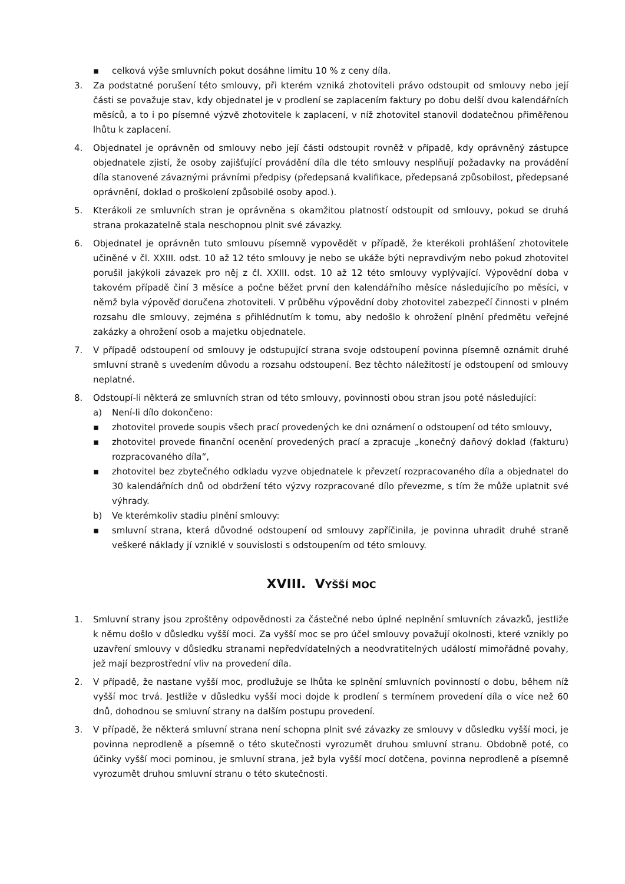▪ celková výše smluvních pokut dosáhne limitu 10 % z ceny díla.
3. Za podstatné porušení této smlouvy, při kterém vzniká zhotoviteli právo odstoupit od smlouvy nebo její části se považuje stav, kdy objednatel je v prodlení se zaplacením faktury po dobu delší dvou kalendářních měsíců, a to i po písemné výzvě zhotovitele k zaplacení, v níž zhotovitel stanovil dodatečnou přiměřenou lhůtu k zaplacení.
4. Objednatel je oprávněn od smlouvy nebo její části odstoupit rovněž v případě, kdy oprávněný zástupce objednatele zjistí, že osoby zajišťující provádění díla dle této smlouvy nesplňují požadavky na provádění díla stanovené závaznými právními předpisy (předepsaná kvalifikace, předepsaná způsobilost, předepsané oprávnění, doklad o proškolení způsobilé osoby apod.).
5. Kterákoli ze smluvních stran je oprávněna s okamžitou platností odstoupit od smlouvy, pokud se druhá strana prokazatelně stala neschopnou plnit své závazky.
6. Objednatel je oprávněn tuto smlouvu písemně vypovědět v případě, že kterékoli prohlášení zhotovitele učiněné v čl. XXIII. odst. 10 až 12 této smlouvy je nebo se ukáže býti nepravdivým nebo pokud zhotovitel porušil jakýkoli závazek pro něj z čl. XXIII. odst. 10 až 12 této smlouvy vyplývající. Výpovědní doba v takovém případě činí 3 měsíce a počne běžet první den kalendářního měsíce následujícího po měsíci, v němž byla výpověď doručena zhotoviteli. V průběhu výpovědní doby zhotovitel zabezpečí činnosti v plném rozsahu dle smlouvy, zejména s přihlédnutím k tomu, aby nedošlo k ohrožení plnění předmětu veřejné zakázky a ohrožení osob a majetku objednatele.
7. V případě odstoupení od smlouvy je odstupující strana svoje odstoupení povinna písemně oznámit druhé smluvní straně s uvedením důvodu a rozsahu odstoupení. Bez těchto náležitostí je odstoupení od smlouvy neplatné.
8. Odstoupí-li některá ze smluvních stran od této smlouvy, povinnosti obou stran jsou poté následující:
a) Není-li dílo dokončeno:
▪ zhotovitel provede soupis všech prací provedených ke dni oznámení o odstoupení od této smlouvy,
▪ zhotovitel provede finanční ocenění provedených prací a zpracuje „konečný daňový doklad (fakturu) rozpracovaného díla“,
▪ zhotovitel bez zbytečného odkladu vyzve objednatele k převzetí rozpracovaného díla a objednatel do 30 kalendářních dnů od obdržení této výzvy rozpracované dílo převezme, s tím že může uplatnit své výhrady.
b) Ve kterémkoliv stadiu plnění smlouvy:
▪ smluvní strana, která důvodné odstoupení od smlouvy zapříčinila, je povinna uhradit druhé straně veškeré náklady jí vzniklé v souvislosti s odstoupením od této smlouvy.
XVIII. VYŠŠÍ MOC
1. Smluvní strany jsou zproštěny odpovědnosti za částečné nebo úplné neplnění smluvních závazků, jestliže k němu došlo v důsledku vyšší moci. Za vyšší moc se pro účel smlouvy považují okolnosti, které vznikly po uzavření smlouvy v důsledku stranami nepředvídatelných a neodvratitelných událostí mimořádné povahy, jež mají bezprostřední vliv na provedení díla.
2. V případě, že nastane vyšší moc, prodlužuje se lhůta ke splnění smluvních povinností o dobu, během níž vyšší moc trvá. Jestliže v důsledku vyšší moci dojde k prodlení s termínem provedení díla o více než 60 dnů, dohodnou se smluvní strany na dalším postupu provedení.
3. V případě, že některá smluvní strana není schopna plnit své závazky ze smlouvy v důsledku vyšší moci, je povinna neprodleně a písemně o této skutečnosti vyrozumět druhou smluvní stranu. Obdobně poté, co účinky vyšší moci pominou, je smluvní strana, jež byla vyšší mocí dotčena, povinna neprodleně a písemně vyrozumět druhou smluvní stranu o této skutečnosti.